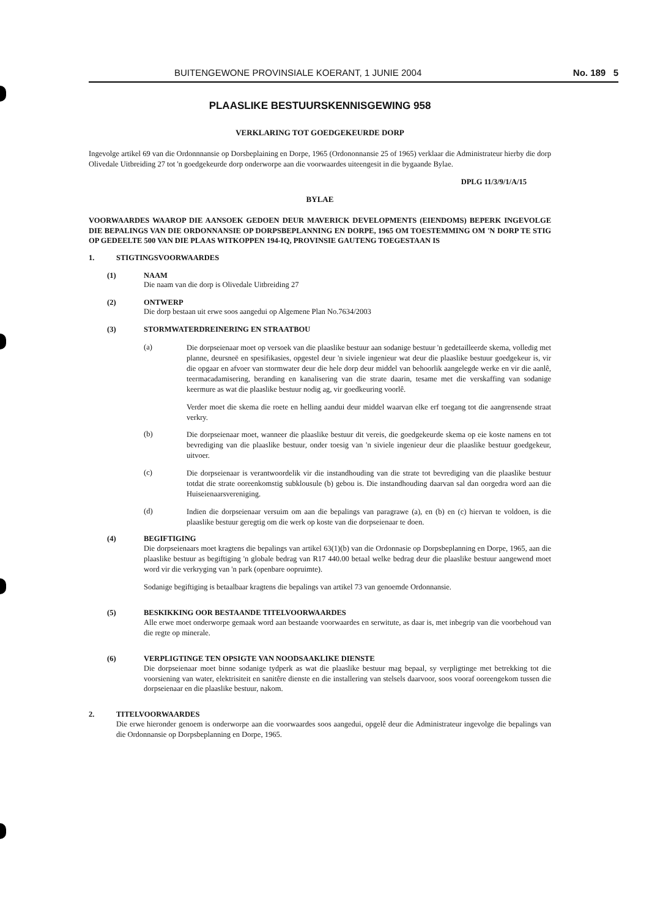BUITENGEWONE PROVINSIALE KOERANT, 1 JUNIE 2004 No. 189 5
PLAASLIKE BESTUURSKENNISGEWING 958
VERKLARING TOT GOEDGEKEURDE DORP
Ingevolge artikel 69 van die Ordonnnansie op Dorsbeplaining en Dorpe, 1965 (Ordononnansie 25 of 1965) verklaar die Administrateur hierby die dorp Olivedale Uitbreiding 27 tot 'n goedgekeurde dorp onderworpe aan die voorwaardes uiteengesit in die bygaande Bylae.
DPLG 11/3/9/1/A/15
BYLAE
VOORWAARDES WAAROP DIE AANSOEK GEDOEN DEUR MAVERICK DEVELOPMENTS (EIENDOMS) BEPERK INGEVOLGE DIE BEPALINGS VAN DIE ORDONNANSIE OP DORPSBEPLANNING EN DORPE, 1965 OM TOESTEMMING OM 'N DORP TE STIG OP GEDEELTE 500 VAN DIE PLAAS WITKOPPEN 194-IQ, PROVINSIE GAUTENG TOEGESTAAN IS
1. STIGTINGSVOORWAARDES
(1) NAAM
Die naam van die dorp is Olivedale Uitbreiding 27
(2) ONTWERP
Die dorp bestaan uit erwe soos aangedui op Algemene Plan No.7634/2003
(3) STORMWATERDREINERING EN STRAATBOU
(a)
Die dorpseienaar moet op versoek van die plaaslike bestuur aan sodanige bestuur 'n gedetailleerde skema, volledig met planne, deursneë en spesifikasies, opgestel deur 'n siviele ingenieur wat deur die plaaslike bestuur goedgekeur is, vir die opgaar en afvoer van stormwater deur die hele dorp deur middel van behoorlik aangelegde werke en vir die aanlê, teermacadamisering, beranding en kanalisering van die strate daarin, tesame met die verskaffing van sodanige keermure as wat die plaaslike bestuur nodig ag, vir goedkeuring voorlê.
Verder moet die skema die roete en helling aandui deur middel waarvan elke erf toegang tot die aangrensende straat verkry.
(b)
Die dorpseienaar moet, wanneer die plaaslike bestuur dit vereis, die goedgekeurde skema op eie koste namens en tot bevrediging van die plaaslike bestuur, onder toesig van 'n siviele ingenieur deur die plaaslike bestuur goedgekeur, uitvoer.
(c)
Die dorpseienaar is verantwoordelik vir die instandhouding van die strate tot bevrediging van die plaaslike bestuur totdat die strate ooreenkomstig subklousule (b) gebou is. Die instandhouding daarvan sal dan oorgedra word aan die Huiseienaarsvereniging.
(d)
Indien die dorpseienaar versuim om aan die bepalings van paragrawe (a), en (b) en (c) hiervan te voldoen, is die plaaslike bestuur geregtig om die werk op koste van die dorpseienaar te doen.
(4) BEGIFTIGING
Die dorpseienaars moet kragtens die bepalings van artikel 63(1)(b) van die Ordonnasie op Dorpsbeplanning en Dorpe, 1965, aan die plaaslike bestuur as begiftiging 'n globale bedrag van R17 440.00 betaal welke bedrag deur die plaaslike bestuur aangewend moet word vir die verkryging van 'n park (openbare oopruimte).
Sodanige begiftiging is betaalbaar kragtens die bepalings van artikel 73 van genoemde Ordonnansie.
(5) BESKIKKING OOR BESTAANDE TITELVOORWAARDES
Alle erwe moet onderworpe gemaak word aan bestaande voorwaardes en serwitute, as daar is, met inbegrip van die voorbehoud van die regte op minerale.
(6) VERPLIGTINGE TEN OPSIGTE VAN NOODSAAKLIKE DIENSTE
Die dorpseienaar moet binne sodanige tydperk as wat die plaaslike bestuur mag bepaal, sy verpligtinge met betrekking tot die voorsiening van water, elektrisiteit en sanitêre dienste en die installering van stelsels daarvoor, soos vooraf ooreengekom tussen die dorpseienaar en die plaaslike bestuur, nakom.
2. TITELVOORWAARDES
Die erwe hieronder genoem is onderworpe aan die voorwaardes soos aangedui, opgelê deur die Administrateur ingevolge die bepalings van die Ordonnansie op Dorpsbeplanning en Dorpe, 1965.